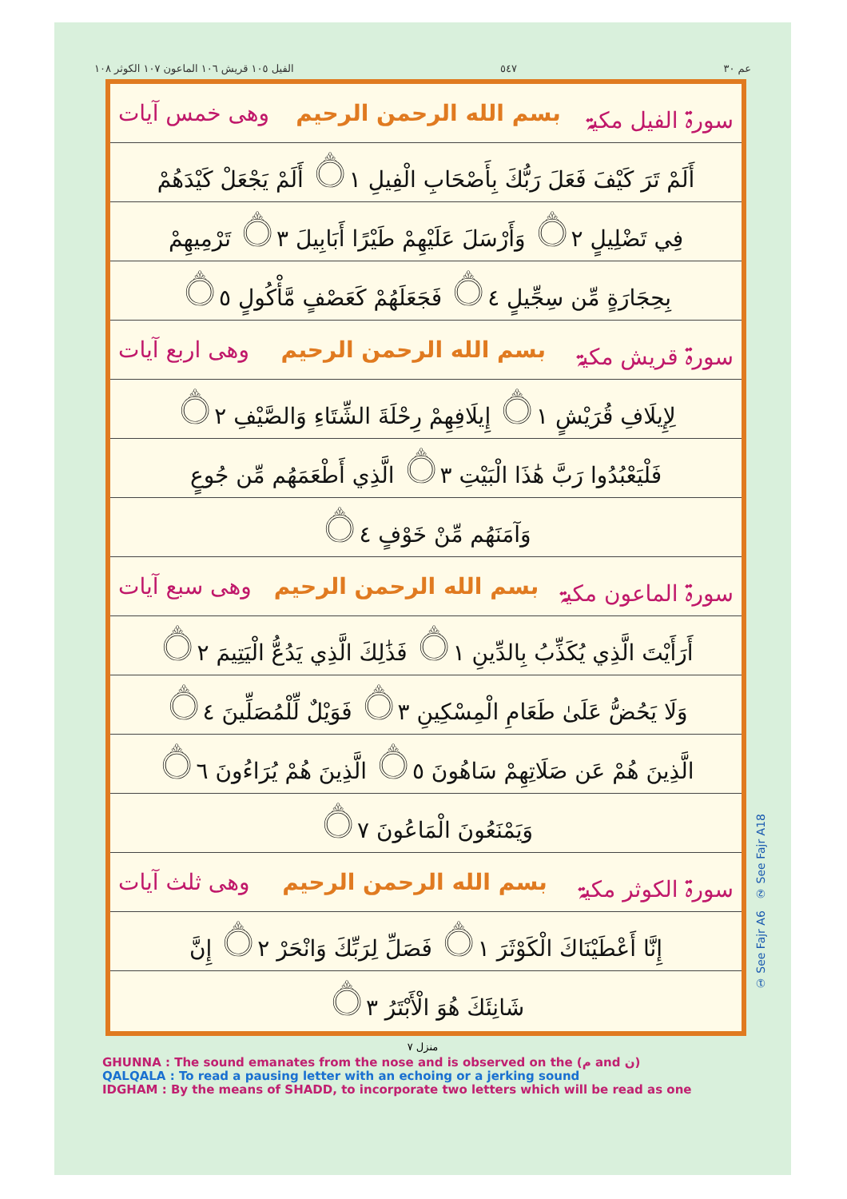الفیل ١٠٥ قریش ١٠٦ الماعون ١٠٧ الکوثر ١٠٨ ٥٤٧ عم ٣٠
سورۃ الفیل مکیۃ بسم الله الرحمن الرحيم وھی خمس آیات
أَلَمْ تَرَ كَيْفَ فَعَلَ رَبُّكَ بِأَصْحَابِ الْفِيلِ ۝١ أَلَمْ يَجْعَلْ كَيْدَهُمْ
فِي تَضْلِيلٍ ۝٢ وَأَرْسَلَ عَلَيْهِمْ طَيْرًا أَبَابِيلَ ۝٣ تَرْمِيهِمْ
بِحِجَارَةٍ مِّن سِجِّيلٍ ۝٤ فَجَعَلَهُمْ كَعَصْفٍ مَّأْكُولٍ ۝٥
سورۃ قریش مکیۃ بسم الله الرحمن الرحيم وھی اربع آیات
لِإِيلَافِ قُرَيْشٍ ۝١ إِيلَافِهِمْ رِحْلَةَ الشِّتَاءِ وَالصَّيْفِ ۝٢
فَلْيَعْبُدُوا رَبَّ هَٰذَا الْبَيْتِ ۝٣ الَّذِي أَطْعَمَهُم مِّن جُوعٍ
وَآمَنَهُم مِّنْ خَوْفٍ ۝٤
سورۃ الماعون مکیۃ بسم الله الرحمن الرحيم وھی سبع آیات
أَرَأَيْتَ الَّذِي يُكَذِّبُ بِالدِّينِ ۝١ فَذَٰلِكَ الَّذِي يَدُعُّ الْيَتِيمَ ۝٢
وَلَا يَحُضُّ عَلَىٰ طَعَامِ الْمِسْكِينِ ۝٣ فَوَيْلٌ لِّلْمُصَلِّينَ ۝٤
الَّذِينَ هُمْ عَن صَلَاتِهِمْ سَاهُونَ ۝٥ الَّذِينَ هُمْ يُرَاءُونَ ۝٦
وَيَمْنَعُونَ الْمَاعُونَ ۝٧
سورۃ الکوثر مکیۃ بسم الله الرحمن الرحيم وھی ثلث آیات
إِنَّا أَعْطَيْنَاكَ الْكَوْثَرَ ۝١ فَصَلِّ لِرَبِّكَ وَانْحَرْ ۝٢ إِنَّ
شَانِئَكَ هُوَ الْأَبْتَرُ ۝٣
منزل ٧
GHUNNA : The sound emanates from the nose and is observed on the (م and ن)
QALQALA : To read a pausing letter with an echoing or a jerking sound
IDGHAM : By the means of SHADD, to incorporate two letters which will be read as one
① See Fajr A6 ② See Fajr A18